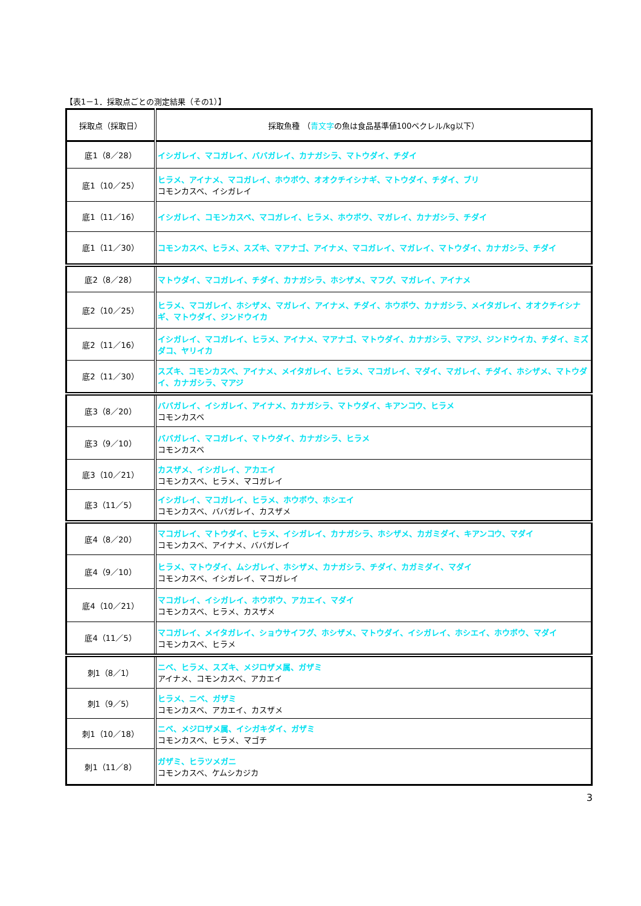【表1－1．採取点ごとの測定結果（その1）】
| 採取点（採取日） | 採取魚種 （ 青文字 の魚は食品基準値100ベクレル/kg以下） |
| --- | --- |
| 底1（8／28） | イシガレイ、マコガレイ、ババガレイ、カナガシラ、マトウダイ、チダイ |
| 底1（10／25） | ヒラメ、アイナメ、マコガレイ、ホウボウ、オオクチイシナギ、マトウダイ、チダイ、ブリ コモンカスベ、イシガレイ |
| 底1（11／16） | イシガレイ、コモンカスベ、マコガレイ、ヒラメ、ホウボウ、マガレイ、カナガシラ、チダイ |
| 底1（11／30） | コモンカスベ、ヒラメ、スズキ、マアナゴ、アイナメ、マコガレイ、マガレイ、マトウダイ、カナガシラ、チダイ |
| 底2（8／28） | マトウダイ、マコガレイ、チダイ、カナガシラ、ホシザメ、マフグ、マガレイ、アイナメ |
| 底2（10／25） | ヒラメ、マコガレイ、ホシザメ、マガレイ、アイナメ、チダイ、ホウボウ、カナガシラ、メイタガレイ、オオクチイシナギ、マトウダイ、ジンドウイカ |
| 底2（11／16） | イシガレイ、マコガレイ、ヒラメ、アイナメ、マアナゴ、マトウダイ、カナガシラ、マアジ、ジンドウイカ、チダイ、ミズダコ、ヤリイカ |
| 底2（11／30） | スズキ、コモンカスベ、アイナメ、メイタガレイ、ヒラメ、マコガレイ、マダイ、マガレイ、チダイ、ホシザメ、マトウダイ、カナガシラ、マアジ |
| 底3（8／20） | ババガレイ、イシガレイ、アイナメ、カナガシラ、マトウダイ、キアンコウ、ヒラメ コモンカスベ |
| 底3（9／10） | ババガレイ、マコガレイ、マトウダイ、カナガシラ、ヒラメ コモンカスベ |
| 底3（10／21） | カスザメ、イシガレイ、アカエイ コモンカスベ、ヒラメ、マコガレイ |
| 底3（11／5） | イシガレイ、マコガレイ、ヒラメ、ホウボウ、ホシエイ コモンカスベ、ババガレイ、カスザメ |
| 底4（8／20） | マコガレイ、マトウダイ、ヒラメ、イシガレイ、カナガシラ、ホシザメ、カガミダイ、キアンコウ、マダイ コモンカスベ、アイナメ、ババガレイ |
| 底4（9／10） | ヒラメ、マトウダイ、ムシガレイ、ホシザメ、カナガシラ、チダイ、カガミダイ、マダイ コモンカスベ、イシガレイ、マコガレイ |
| 底4（10／21） | マコガレイ、イシガレイ、ホウボウ、アカエイ、マダイ コモンカスベ、ヒラメ、カスザメ |
| 底4（11／5） | マコガレイ、メイタガレイ、ショウサイフグ、ホシザメ、マトウダイ、イシガレイ、ホシエイ、ホウボウ、マダイ コモンカスベ、ヒラメ |
| 刺1（8／1） | ニベ、ヒラメ、スズキ、メジロザメ属、ガザミ アイナメ、コモンカスベ、アカエイ |
| 刺1（9／5） | ヒラメ、ニベ、ガザミ コモンカスベ、アカエイ、カスザメ |
| 刺1（10／18） | ニベ、メジロザメ属、イシガキダイ、ガザミ コモンカスベ、ヒラメ、マゴチ |
| 刺1（11／8） | ガザミ、ヒラツメガニ コモンカスベ、ケムシカジカ |
3